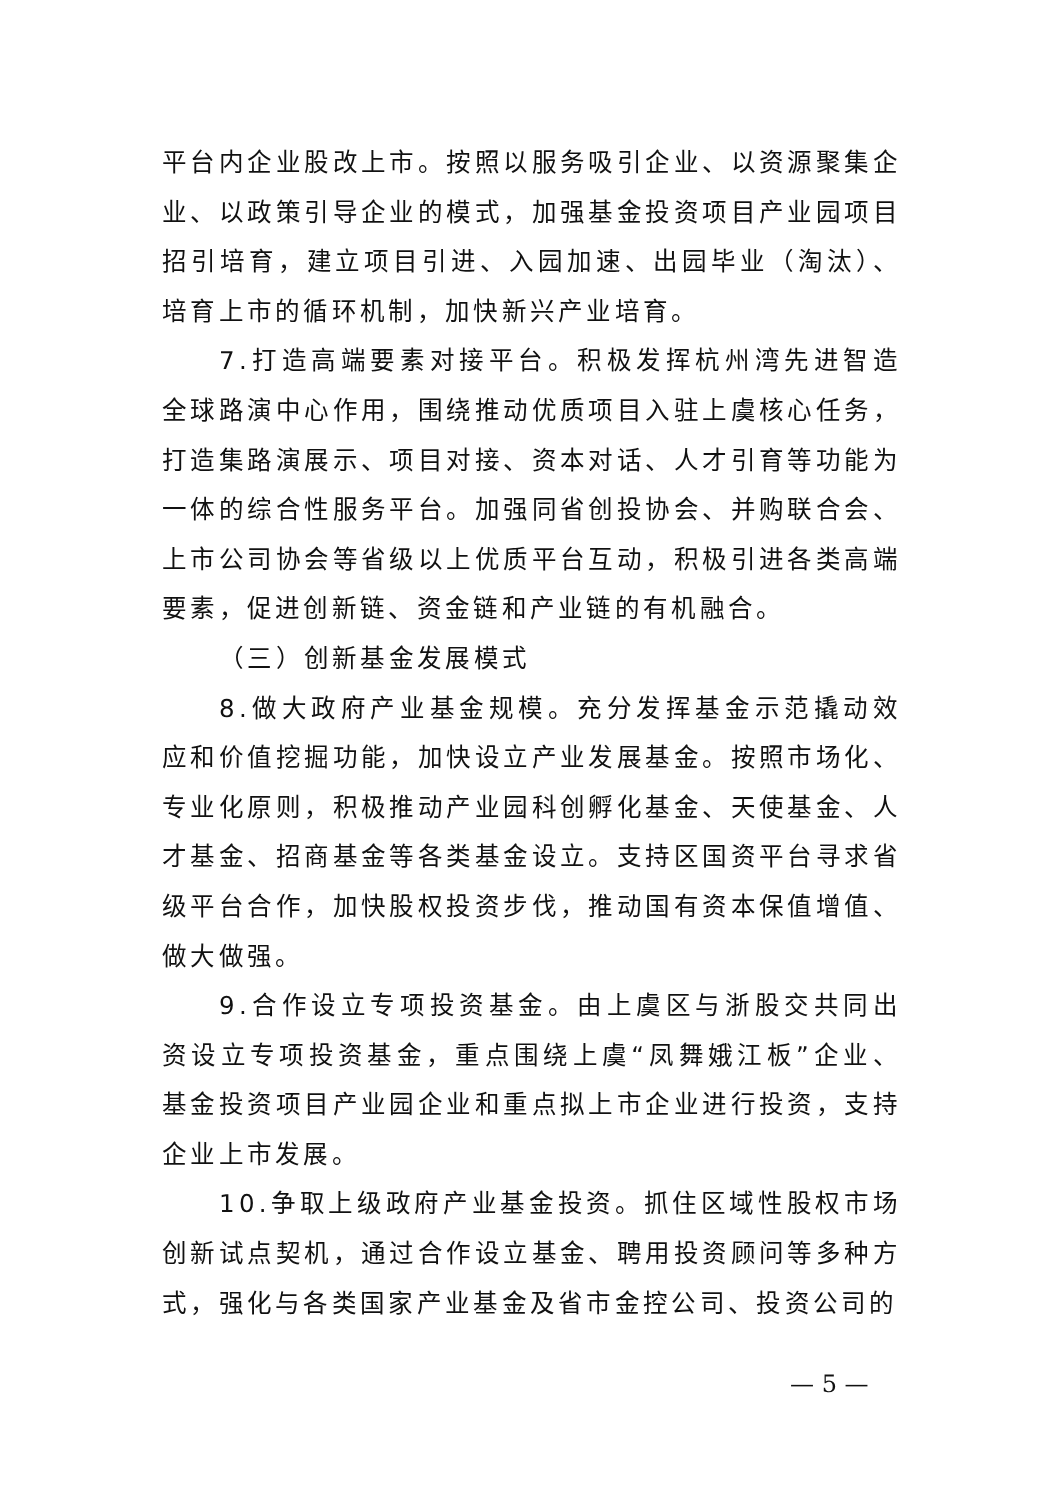平台内企业股改上市。按照以服务吸引企业、以资源聚集企业、以政策引导企业的模式，加强基金投资项目产业园项目招引培育，建立项目引进、入园加速、出园毕业（淘汰）、培育上市的循环机制，加快新兴产业培育。
7.打造高端要素对接平台。积极发挥杭州湾先进智造全球路演中心作用，围绕推动优质项目入驻上虞核心任务，打造集路演展示、项目对接、资本对话、人才引育等功能为一体的综合性服务平台。加强同省创投协会、并购联合会、上市公司协会等省级以上优质平台互动，积极引进各类高端要素，促进创新链、资金链和产业链的有机融合。
（三）创新基金发展模式
8.做大政府产业基金规模。充分发挥基金示范撬动效应和价值挖掘功能，加快设立产业发展基金。按照市场化、专业化原则，积极推动产业园科创孵化基金、天使基金、人才基金、招商基金等各类基金设立。支持区国资平台寻求省级平台合作，加快股权投资步伐，推动国有资本保值增值、做大做强。
9.合作设立专项投资基金。由上虞区与浙股交共同出资设立专项投资基金，重点围绕上虞“凤舞娥江板”企业、基金投资项目产业园企业和重点拟上市企业进行投资，支持企业上市发展。
10.争取上级政府产业基金投资。抓住区域性股权市场创新试点契机，通过合作设立基金、聘用投资顾问等多种方式，强化与各类国家产业基金及省市金控公司、投资公司的
— 5 —